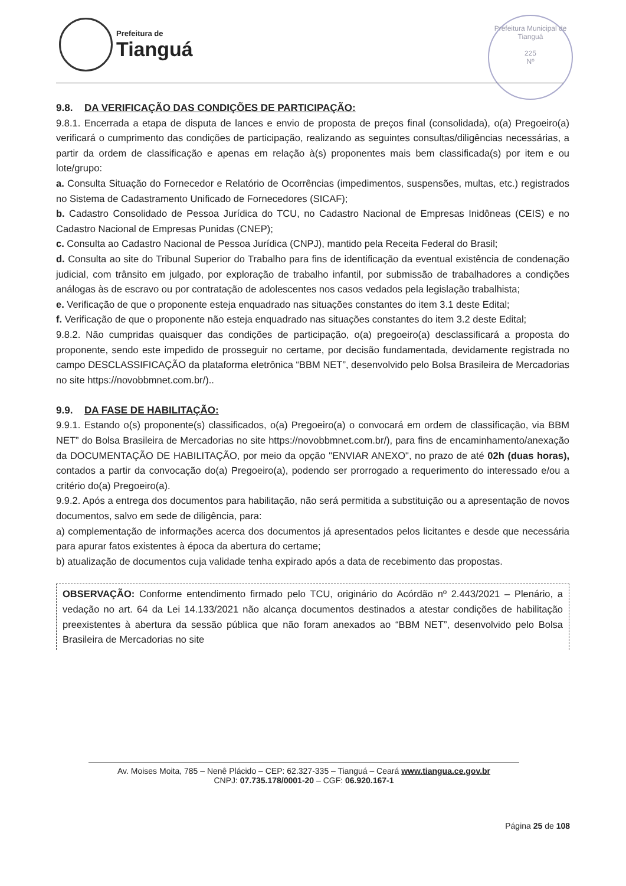Prefeitura de
Tianguá
Prefeitura Municipal de Tianguá
225
Nº
9.8. DA VERIFICAÇÃO DAS CONDIÇÕES DE PARTICIPAÇÃO:
9.8.1. Encerrada a etapa de disputa de lances e envio de proposta de preços final (consolidada), o(a) Pregoeiro(a) verificará o cumprimento das condições de participação, realizando as seguintes consultas/diligências necessárias, a partir da ordem de classificação e apenas em relação à(s) proponentes mais bem classificada(s) por item e ou lote/grupo:
a. Consulta Situação do Fornecedor e Relatório de Ocorrências (impedimentos, suspensões, multas, etc.) registrados no Sistema de Cadastramento Unificado de Fornecedores (SICAF);
b. Cadastro Consolidado de Pessoa Jurídica do TCU, no Cadastro Nacional de Empresas Inidôneas (CEIS) e no Cadastro Nacional de Empresas Punidas (CNEP);
c. Consulta ao Cadastro Nacional de Pessoa Jurídica (CNPJ), mantido pela Receita Federal do Brasil;
d. Consulta ao site do Tribunal Superior do Trabalho para fins de identificação da eventual existência de condenação judicial, com trânsito em julgado, por exploração de trabalho infantil, por submissão de trabalhadores a condições análogas às de escravo ou por contratação de adolescentes nos casos vedados pela legislação trabalhista;
e. Verificação de que o proponente esteja enquadrado nas situações constantes do item 3.1 deste Edital;
f. Verificação de que o proponente não esteja enquadrado nas situações constantes do item 3.2 deste Edital;
9.8.2. Não cumpridas quaisquer das condições de participação, o(a) pregoeiro(a) desclassificará a proposta do proponente, sendo este impedido de prosseguir no certame, por decisão fundamentada, devidamente registrada no campo DESCLASSIFICAÇÃO da plataforma eletrônica “BBM NET”, desenvolvido pelo Bolsa Brasileira de Mercadorias no site https://novobbmnet.com.br/)..
9.9. DA FASE DE HABILITAÇÃO:
9.9.1. Estando o(s) proponente(s) classificados, o(a) Pregoeiro(a) o convocará em ordem de classificação, via BBM NET” do Bolsa Brasileira de Mercadorias no site https://novobbmnet.com.br/), para fins de encaminhamento/anexação da DOCUMENTAÇÃO DE HABILITAÇÃO, por meio da opção "ENVIAR ANEXO", no prazo de até 02h (duas horas), contados a partir da convocação do(a) Pregoeiro(a), podendo ser prorrogado a requerimento do interessado e/ou a critério do(a) Pregoeiro(a).
9.9.2. Após a entrega dos documentos para habilitação, não será permitida a substituição ou a apresentação de novos documentos, salvo em sede de diligência, para:
a) complementação de informações acerca dos documentos já apresentados pelos licitantes e desde que necessária para apurar fatos existentes à época da abertura do certame;
b) atualização de documentos cuja validade tenha expirado após a data de recebimento das propostas.
OBSERVAÇÃO: Conforme entendimento firmado pelo TCU, originário do Acórdão nº 2.443/2021 – Plenário, a vedação no art. 64 da Lei 14.133/2021 não alcança documentos destinados a atestar condições de habilitação preexistentes à abertura da sessão pública que não foram anexados ao “BBM NET”, desenvolvido pelo Bolsa Brasileira de Mercadorias no site
Av. Moises Moita, 785 – Nenê Plácido – CEP: 62.327-335 – Tianguá – Ceará www.tiangua.ce.gov.br
CNPJ: 07.735.178/0001-20 – CGF: 06.920.167-1
Página 25 de 108